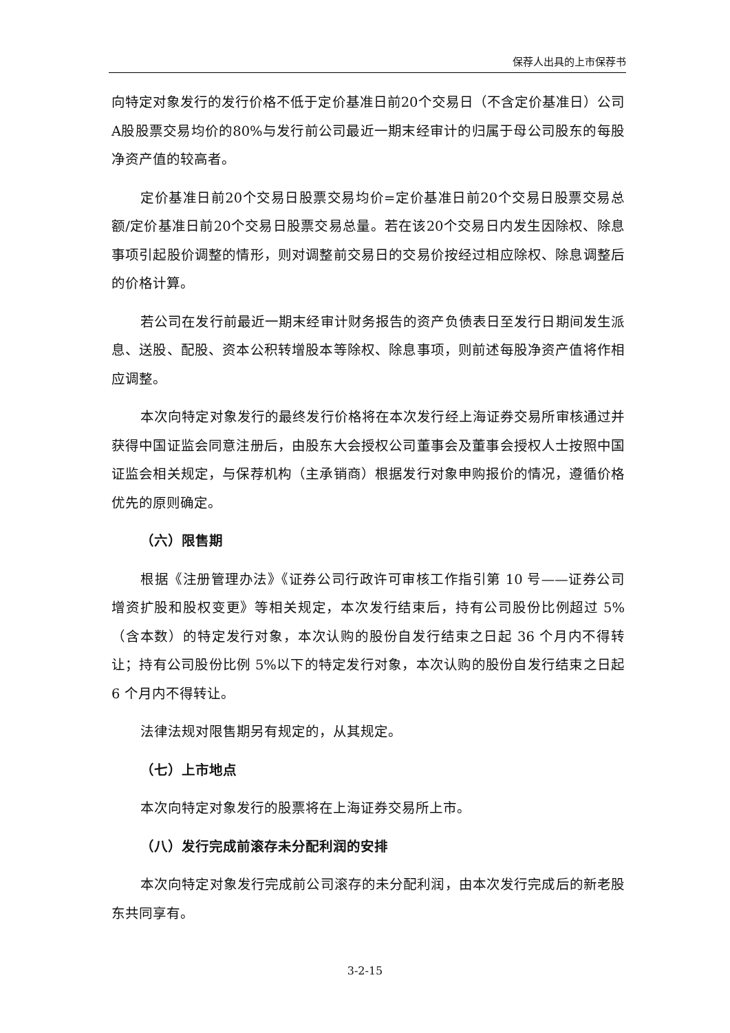保荐人出具的上市保荐书
向特定对象发行的发行价格不低于定价基准日前20个交易日（不含定价基准日）公司A股股票交易均价的80%与发行前公司最近一期末经审计的归属于母公司股东的每股净资产值的较高者。
定价基准日前20个交易日股票交易均价=定价基准日前20个交易日股票交易总额/定价基准日前20个交易日股票交易总量。若在该20个交易日内发生因除权、除息事项引起股价调整的情形，则对调整前交易日的交易价按经过相应除权、除息调整后的价格计算。
若公司在发行前最近一期末经审计财务报告的资产负债表日至发行日期间发生派息、送股、配股、资本公积转增股本等除权、除息事项，则前述每股净资产值将作相应调整。
本次向特定对象发行的最终发行价格将在本次发行经上海证券交易所审核通过并获得中国证监会同意注册后，由股东大会授权公司董事会及董事会授权人士按照中国证监会相关规定，与保荐机构（主承销商）根据发行对象申购报价的情况，遵循价格优先的原则确定。
（六）限售期
根据《注册管理办法》《证券公司行政许可审核工作指引第 10 号——证券公司增资扩股和股权变更》等相关规定，本次发行结束后，持有公司股份比例超过 5%（含本数）的特定发行对象，本次认购的股份自发行结束之日起 36 个月内不得转让；持有公司股份比例 5%以下的特定发行对象，本次认购的股份自发行结束之日起 6 个月内不得转让。
法律法规对限售期另有规定的，从其规定。
（七）上市地点
本次向特定对象发行的股票将在上海证券交易所上市。
（八）发行完成前滚存未分配利润的安排
本次向特定对象发行完成前公司滚存的未分配利润，由本次发行完成后的新老股东共同享有。
3-2-15